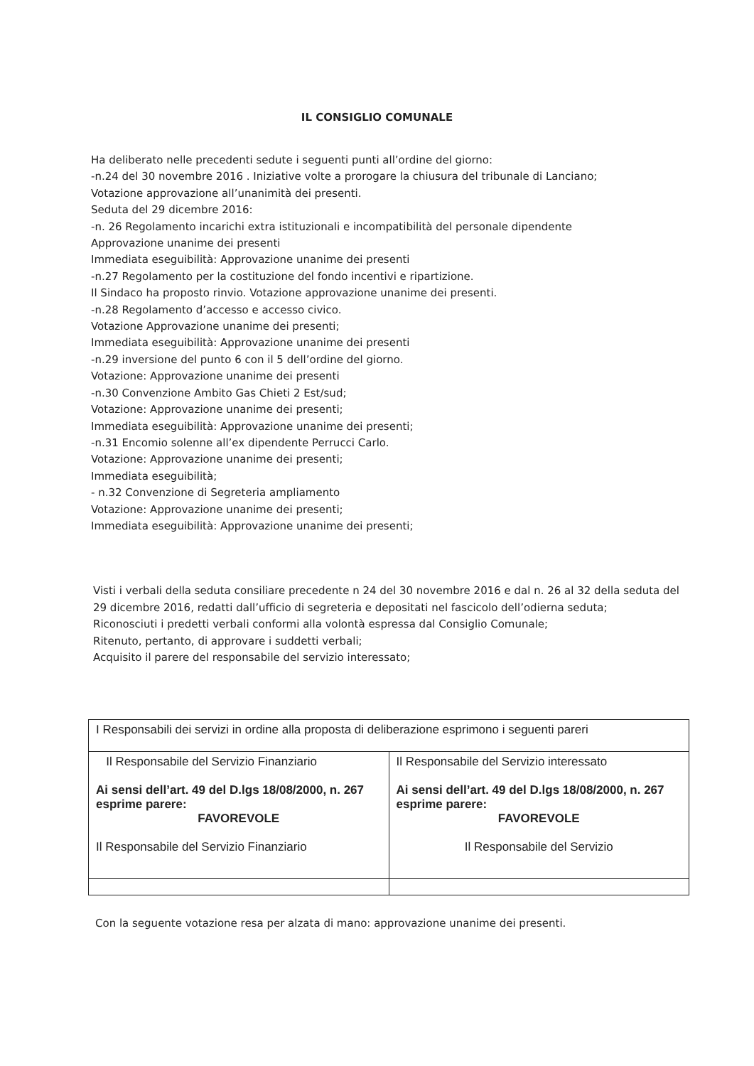IL CONSIGLIO COMUNALE
Ha deliberato nelle precedenti sedute i seguenti punti all’ordine del giorno:
-n.24 del 30 novembre 2016 . Iniziative volte a prorogare la chiusura del tribunale di Lanciano;
Votazione approvazione all’unanimità dei presenti.
Seduta del 29 dicembre 2016:
-n. 26 Regolamento incarichi extra istituzionali e incompatibilità del personale dipendente
Approvazione unanime dei presenti
Immediata eseguibilità: Approvazione unanime dei presenti
-n.27 Regolamento per la costituzione del fondo incentivi e ripartizione.
Il Sindaco ha proposto rinvio. Votazione approvazione unanime dei presenti.
-n.28 Regolamento d’accesso e accesso civico.
Votazione Approvazione unanime dei presenti;
Immediata eseguibilità: Approvazione unanime dei presenti
-n.29 inversione del punto 6 con il 5 dell’ordine del giorno.
Votazione: Approvazione unanime dei presenti
-n.30 Convenzione Ambito Gas Chieti 2 Est/sud;
Votazione: Approvazione unanime dei presenti;
Immediata eseguibilità: Approvazione unanime dei presenti;
-n.31 Encomio solenne all’ex dipendente Perrucci Carlo.
Votazione: Approvazione unanime dei presenti;
Immediata eseguibilità;
- n.32 Convenzione di Segreteria ampliamento
Votazione: Approvazione unanime dei presenti;
Immediata eseguibilità: Approvazione unanime dei presenti;
Visti i verbali della seduta consiliare precedente n 24 del 30 novembre 2016 e dal n. 26 al 32 della seduta del 29 dicembre 2016, redatti dall’ufficio di segreteria e depositati nel fascicolo dell’odierna seduta;
Riconosciuti i predetti verbali conformi alla volontà espressa dal Consiglio Comunale;
Ritenuto, pertanto, di approvare i suddetti verbali;
Acquisito il parere del responsabile del servizio interessato;
| I Responsabili dei servizi in ordine alla proposta di deliberazione esprimono i seguenti pareri | |
| Il Responsabile del Servizio Finanziario Ai sensi dell’art. 49 del D.lgs 18/08/2000, n. 267 esprime parere: FAVOREVOLE Il Responsabile del Servizio Finanziario | Il Responsabile del Servizio interessato Ai sensi dell’art. 49 del D.lgs 18/08/2000, n. 267 esprime parere: FAVOREVOLE Il Responsabile del Servizio |
Con la seguente votazione resa per alzata di mano: approvazione unanime dei presenti.